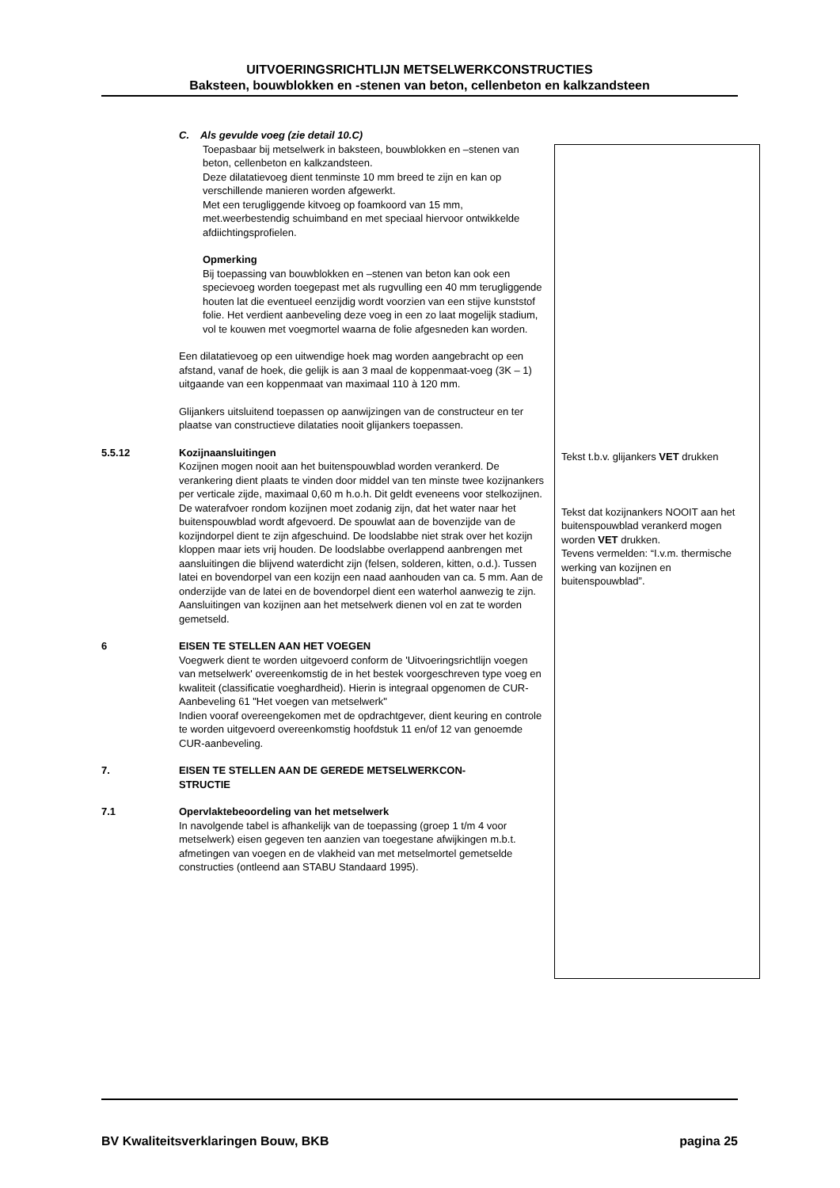UITVOERINGSRICHTLIJN METSELWERKCONSTRUCTIES
Baksteen, bouwblokken en -stenen van beton, cellenbeton en kalkzandsteen
C. Als gevulde voeg (zie detail 10.C)
Toepasbaar bij metselwerk in baksteen, bouwblokken en –stenen van beton, cellenbeton en kalkzandsteen.
Deze dilatatievoeg dient tenminste 10 mm breed te zijn en kan op verschillende manieren worden afgewerkt.
Met een terugliggende kitvoeg op foamkoord van 15 mm, met.weerbestendig schuimband en met speciaal hiervoor ontwikkelde afdiichtingsprofielen.
Opmerking
Bij toepassing van bouwblokken en –stenen van beton kan ook een specievoeg worden toegepast met als rugvulling een 40 mm terugliggende houten lat die eventueel eenzijdig wordt voorzien van een stijve kunststof folie. Het verdient aanbeveling deze voeg in een zo laat mogelijk stadium, vol te kouwen met voegmortel waarna de folie afgesneden kan worden.
Een dilatatievoeg op een uitwendige hoek mag worden aangebracht op een afstand, vanaf de hoek, die gelijk is aan 3 maal de koppenmaat-voeg (3K – 1) uitgaande van een koppenmaat van maximaal 110 à 120 mm.
Glijankers uitsluitend toepassen op aanwijzingen van de constructeur en ter plaatse van constructieve dilataties nooit glijankers toepassen.
5.5.12 Kozijnaansluitingen
Kozijnen mogen nooit aan het buitenspouwblad worden verankerd. De verankering dient plaats te vinden door middel van ten minste twee kozijnankers per verticale zijde, maximaal 0,60 m h.o.h. Dit geldt eveneens voor stelkozijnen.
De waterafvoer rondom kozijnen moet zodanig zijn, dat het water naar het buitenspouwblad wordt afgevoerd. De spouwlat aan de bovenzijde van de kozijndorpel dient te zijn afgeschuind. De loodslabbe niet strak over het kozijn kloppen maar iets vrij houden. De loodslabbe overlappend aanbrengen met aansluitingen die blijvend waterdicht zijn (felsen, solderen, kitten, o.d.). Tussen latei en bovendorpel van een kozijn een naad aanhouden van ca. 5 mm. Aan de onderzijde van de latei en de bovendorpel dient een waterhol aanwezig te zijn. Aansluitingen van kozijnen aan het metselwerk dienen vol en zat te worden gemetseld.
6 EISEN TE STELLEN AAN HET VOEGEN
Voegwerk dient te worden uitgevoerd conform de 'Uitvoeringsrichtlijn voegen van metselwerk' overeenkomstig de in het bestek voorgeschreven type voeg en kwaliteit (classificatie voeghardheid). Hierin is integraal opgenomen de CUR-Aanbeveling 61 "Het voegen van metselwerk"
Indien vooraf overeengekomen met de opdrachtgever, dient keuring en controle te worden uitgevoerd overeenkomstig hoofdstuk 11 en/of 12 van genoemde CUR-aanbeveling.
7. EISEN TE STELLEN AAN DE GEREDE METSELWERKCON-
STRUCTIE
7.1 Opervlaktebeoordeling van het metselwerk
In navolgende tabel is afhankelijk van de toepassing (groep 1 t/m 4 voor metselwerk) eisen gegeven ten aanzien van toegestane afwijkingen m.b.t. afmetingen van voegen en de vlakheid van met metselmortel gemetselde constructies (ontleend aan STABU Standaard 1995).
Tekst t.b.v. glijankers VET drukken
Tekst dat kozijnankers NOOIT aan het buitenspouwblad verankerd mogen worden VET drukken.
Tevens vermelden: “I.v.m. thermische werking van kozijnen en buitenspouwblad”.
BV Kwaliteitsverklaringen Bouw, BKB pagina 25